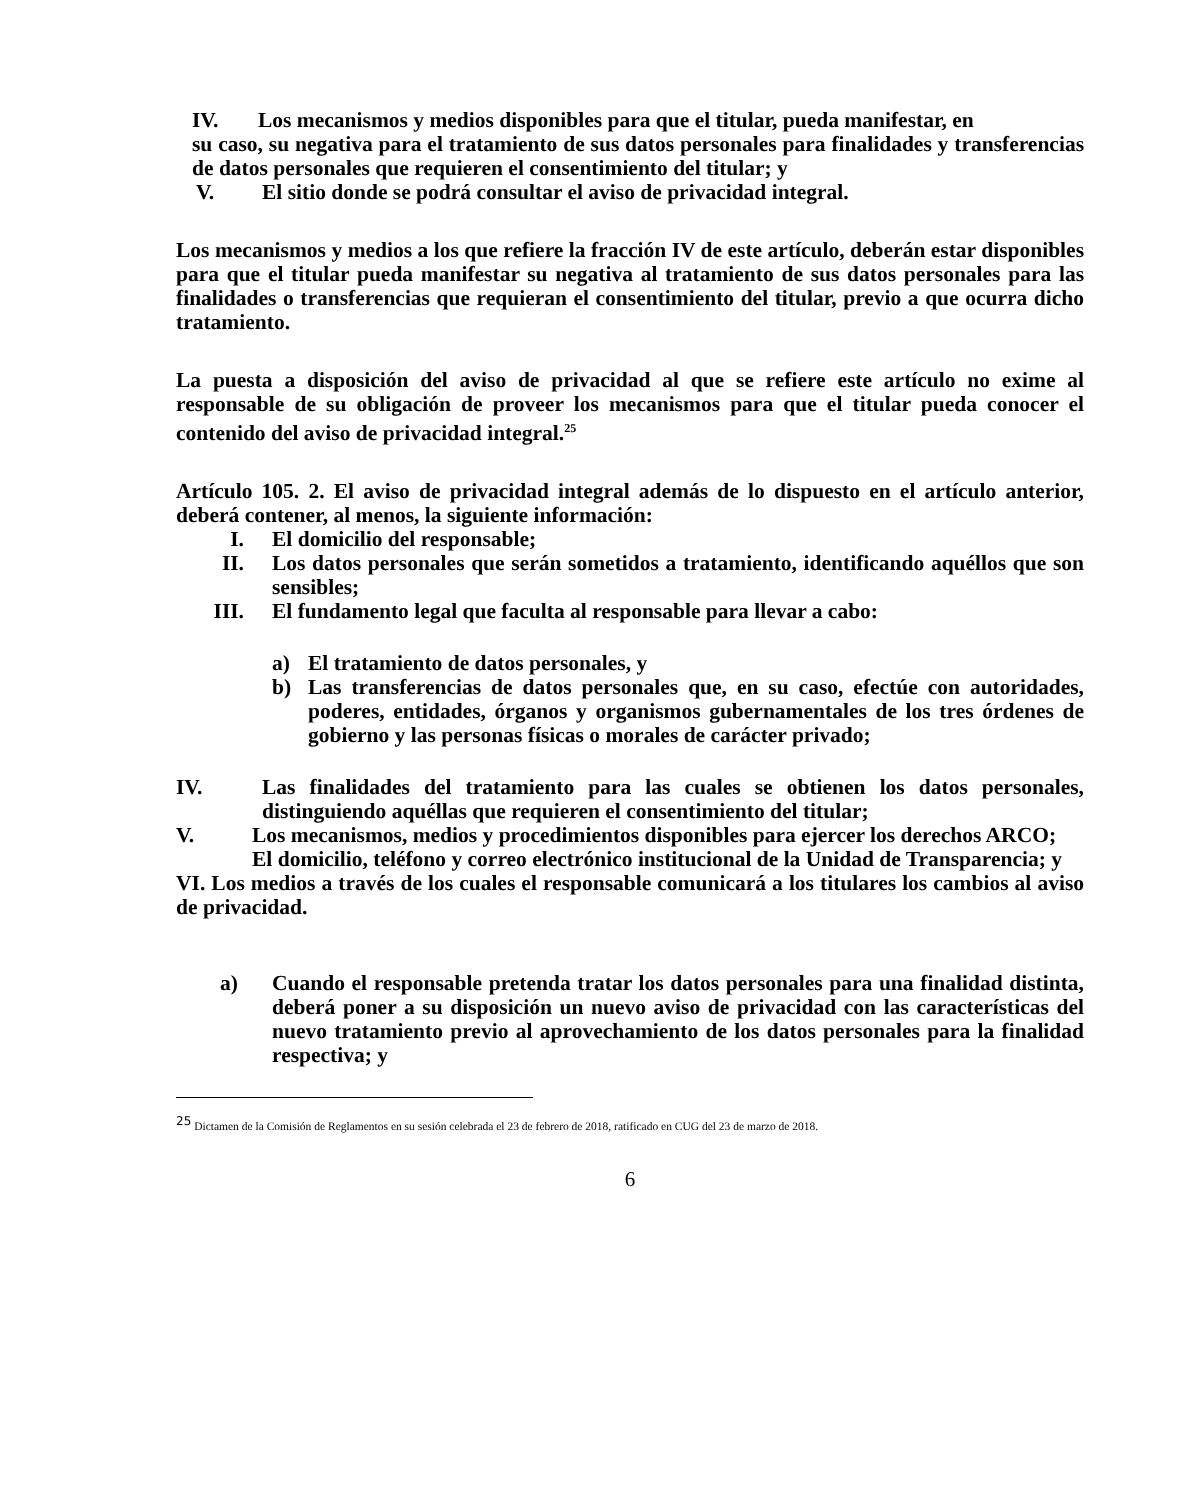IV. Los mecanismos y medios disponibles para que el titular, pueda manifestar, en
su caso, su negativa para el tratamiento de sus datos personales para finalidades y transferencias de datos personales que requieren el consentimiento del titular; y
V. El sitio donde se podrá consultar el aviso de privacidad integral.
Los mecanismos y medios a los que refiere la fracción IV de este artículo, deberán estar disponibles para que el titular pueda manifestar su negativa al tratamiento de sus datos personales para las finalidades o transferencias que requieran el consentimiento del titular, previo a que ocurra dicho tratamiento.
La puesta a disposición del aviso de privacidad al que se refiere este artículo no exime al responsable de su obligación de proveer los mecanismos para que el titular pueda conocer el contenido del aviso de privacidad integral.<sup>25</sup>
Artículo 105. 2. El aviso de privacidad integral además de lo dispuesto en el artículo anterior, deberá contener, al menos, la siguiente información:
I. El domicilio del responsable;
II. Los datos personales que serán sometidos a tratamiento, identificando aquéllos que son sensibles;
III. El fundamento legal que faculta al responsable para llevar a cabo:
a) El tratamiento de datos personales, y
b) Las transferencias de datos personales que, en su caso, efectúe con autoridades, poderes, entidades, órganos y organismos gubernamentales de los tres órdenes de gobierno y las personas físicas o morales de carácter privado;
IV. Las finalidades del tratamiento para las cuales se obtienen los datos personales, distinguiendo aquéllas que requieren el consentimiento del titular;
V. Los mecanismos, medios y procedimientos disponibles para ejercer los derechos ARCO;
El domicilio, teléfono y correo electrónico institucional de la Unidad de Transparencia; y
VI. Los medios a través de los cuales el responsable comunicará a los titulares los cambios al aviso de privacidad.
a) Cuando el responsable pretenda tratar los datos personales para una finalidad distinta, deberá poner a su disposición un nuevo aviso de privacidad con las características del nuevo tratamiento previo al aprovechamiento de los datos personales para la finalidad respectiva; y
<sup>25</sup> Dictamen de la Comisión de Reglamentos en su sesión celebrada el 23 de febrero de 2018, ratificado en CUG del 23 de marzo de 2018.
6